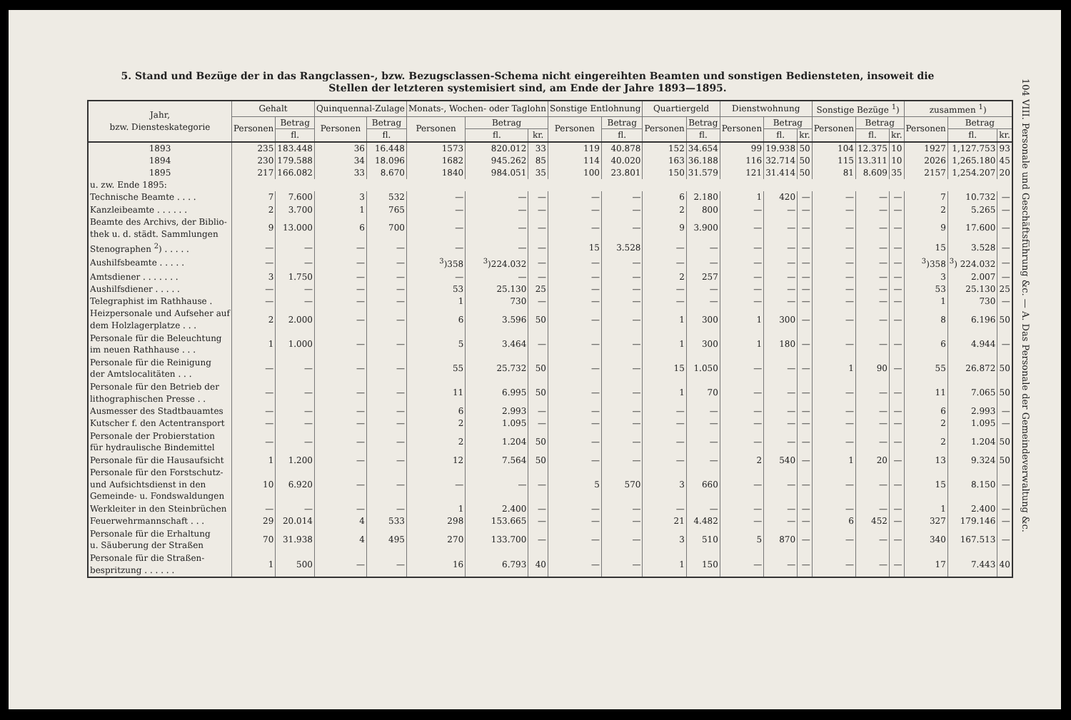5. Stand und Bezüge der in das Rangclassen-, bzw. Bezugsclassen-Schema nicht eingereihten Beamten und sonstigen Bediensteten, insoweit die Stellen der letzteren systemisiert sind, am Ende der Jahre 1893—1895.
| Jahr, bzw. Dienstes­kategorie | Gehalt | | Quin­quennal-Zulage | | Monats-, Wochen- oder Taglohn | | | Sonstige Entlohnung | | Quartier­geld | | Dienstwohnung | | | Sonstige Bezüge <sup>1</sup>) | | | zusammen <sup>1</sup>) | | |
| --- | --- | --- | --- | --- | --- | --- | --- | --- | --- | --- | --- | --- | --- | --- | --- | --- | --- | --- | --- | --- |
| | Personen | Betrag | Personen | Betrag | Personen | Betrag | | Personen | Betrag | Personen | Betrag | Personen | Betrag | | Personen | Betrag | | Personen | Betrag | |
| | | fl. | | fl. | | fl. | kr. | | fl. | | fl. | | fl. | kr. | | fl. | kr. | | fl. | kr. |
| 1893 | 235 | 183.448 | 36 | 16.448 | 1573 | 820.012 | 33 | 119 | 40.878 | 152 | 34.654 | 99 | 19.938 | 50 | 104 | 12.375 | 10 | 1927 | 1,127.753 | 93 |
| 1894 | 230 | 179.588 | 34 | 18.096 | 1682 | 945.262 | 85 | 114 | 40.020 | 163 | 36.188 | 116 | 32.714 | 50 | 115 | 13.311 | 10 | 2026 | 1,265.180 | 45 |
| 1895 | 217 | 166.082 | 33 | 8.670 | 1840 | 984.051 | 35 | 100 | 23.801 | 150 | 31.579 | 121 | 31.414 | 50 | 81 | 8.609 | 35 | 2157 | 1,254.207 | 20 |
| u. zw. Ende 1895: | | | | | | | | | | | | | | | | | | | | |
| Technische Beamte . . . . | 7 | 7.600 | 3 | 532 | — | — | — | — | — | 6 | 2.180 | 1 | 420 | — | — | — | — | 7 | 10.732 | — |
| Kanzleibeamte . . . . . . | 2 | 3.700 | 1 | 765 | — | — | — | — | — | 2 | 800 | — | — | — | — | — | — | 2 | 5.265 | — |
| Beamte des Archivs, der Biblio- thek u. d. städt. Sammlungen | 9 | 13.000 | 6 | 700 | — | — | — | — | — | 9 | 3.900 | — | — | — | — | — | — | 9 | 17.600 | — |
| Stenographen <sup>2</sup>) . . . . . | — | — | — | — | — | — | — | 15 | 3.528 | — | — | — | — | — | — | — | — | 15 | 3.528 | — |
| Aushilfsbeamte . . . . . | — | — | — | — | <sup>3</sup>)358 | <sup>3</sup>)224.032 | — | — | — | — | — | — | — | — | — | — | — | <sup>3</sup>)358 | <sup>3</sup>) 224.032 | — |
| Amtsdiener . . . . . . . | 3 | 1.750 | — | — | — | — | — | — | — | 2 | 257 | — | — | — | — | — | — | 3 | 2.007 | — |
| Aushilfsdiener . . . . . | — | — | — | — | 53 | 25.130 | 25 | — | — | — | — | — | — | — | — | — | — | 53 | 25.130 | 25 |
| Telegraphist im Rathhause . | — | — | — | — | 1 | 730 | — | — | — | — | — | — | — | — | — | — | — | 1 | 730 | — |
| Heizpersonale und Aufseher auf dem Holzlagerplatze . . . | 2 | 2.000 | — | — | 6 | 3.596 | 50 | — | — | 1 | 300 | 1 | 300 | — | — | — | — | 8 | 6.196 | 50 |
| Personale für die Beleuchtung im neuen Rathhause . . . | 1 | 1.000 | — | — | 5 | 3.464 | — | — | — | 1 | 300 | 1 | 180 | — | — | — | — | 6 | 4.944 | — |
| Personale für die Reinigung der Amtslocalitäten . . . | — | — | — | — | 55 | 25.732 | 50 | — | — | 15 | 1.050 | — | — | — | 1 | 90 | — | 55 | 26.872 | 50 |
| Personale für den Betrieb der lithographischen Presse . . | — | — | — | — | 11 | 6.995 | 50 | — | — | 1 | 70 | — | — | — | — | — | — | 11 | 7.065 | 50 |
| Ausmesser des Stadtbauamtes | — | — | — | — | 6 | 2.993 | — | — | — | — | — | — | — | — | — | — | — | 6 | 2.993 | — |
| Kutscher f. den Actentransport | — | — | — | — | 2 | 1.095 | — | — | — | — | — | — | — | — | — | — | — | 2 | 1.095 | — |
| Personale der Probierstation für hydraulische Bindemittel | — | — | — | — | 2 | 1.204 | 50 | — | — | — | — | — | — | — | — | — | — | 2 | 1.204 | 50 |
| Personale für die Hausaufsicht | 1 | 1.200 | — | — | 12 | 7.564 | 50 | — | — | — | — | 2 | 540 | — | 1 | 20 | — | 13 | 9.324 | 50 |
| Personale für den Forstschutz- und Aufsichtsdienst in den Gemeinde- u. Fondswaldungen | 10 | 6.920 | — | — | — | — | — | 5 | 570 | 3 | 660 | — | — | — | — | — | — | 15 | 8.150 | — |
| Werkleiter in den Steinbrüchen | — | — | — | — | 1 | 2.400 | — | — | — | — | — | — | — | — | — | — | — | 1 | 2.400 | — |
| Feuerwehrmannschaft . . . | 29 | 20.014 | 4 | 533 | 298 | 153.665 | — | — | — | 21 | 4.482 | — | — | — | 6 | 452 | — | 327 | 179.146 | — |
| Personale für die Erhaltung u. Säuberung der Straßen | 70 | 31.938 | 4 | 495 | 270 | 133.700 | — | — | — | 3 | 510 | 5 | 870 | — | — | — | — | 340 | 167.513 | — |
| Personale für die Straßen- bespritzung . . . . . . | 1 | 500 | — | — | 16 | 6.793 | 40 | — | — | 1 | 150 | — | — | — | — | — | — | 17 | 7.443 | 40 |
104 VIII. Personale und Geschäftsführung &c. — A. Das Personale der Gemeindeverwaltung &c.